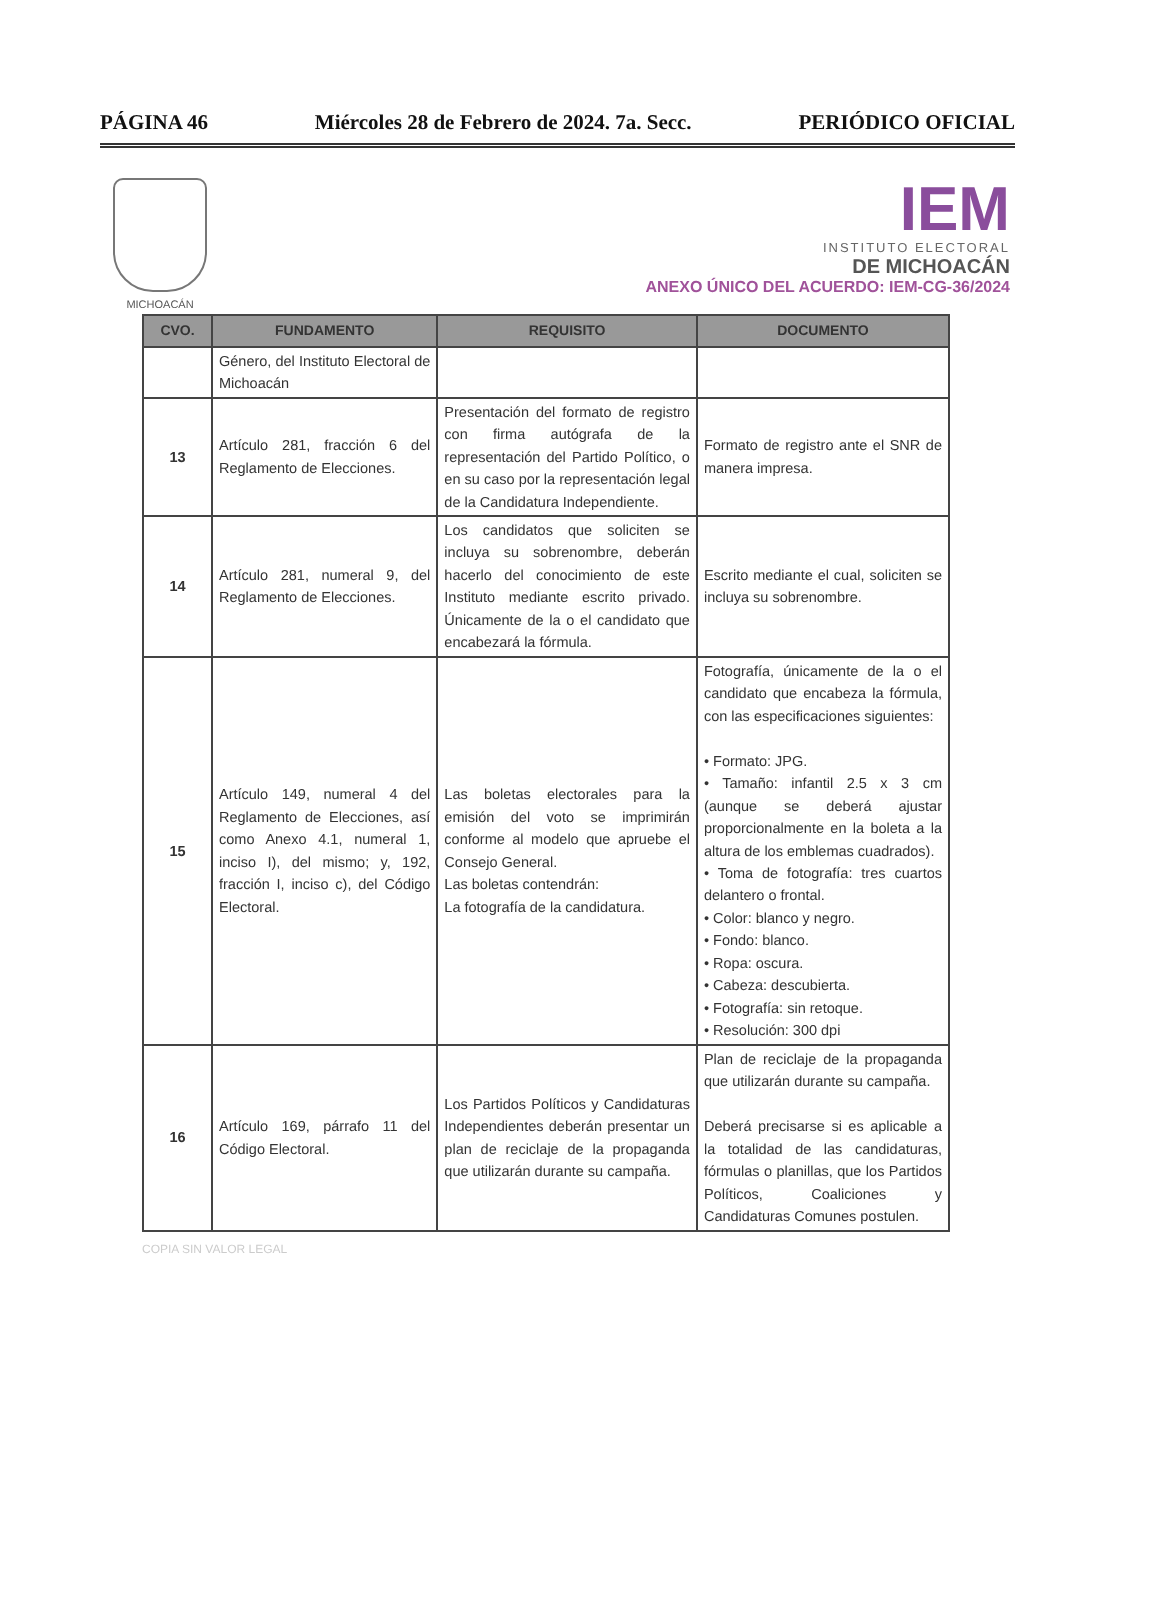PÁGINA 46 Miércoles 28 de Febrero de 2024. 7a. Secc. PERIÓDICO OFICIAL
MICHOACÁN
IEM
INSTITUTO ELECTORAL
DE MICHOACÁN
ANEXO ÚNICO DEL ACUERDO: IEM-CG-36/2024
| CVO. | FUNDAMENTO | REQUISITO | DOCUMENTO |
| --- | --- | --- | --- |
| | Género, del Instituto Electoral de Michoacán | | |
| 13 | Artículo 281, fracción 6 del Reglamento de Elecciones. | Presentación del formato de registro con firma autógrafa de la representación del Partido Político, o en su caso por la representación legal de la Candidatura Independiente. | Formato de registro ante el SNR de manera impresa. |
| 14 | Artículo 281, numeral 9, del Reglamento de Elecciones. | Los candidatos que soliciten se incluya su sobrenombre, deberán hacerlo del conocimiento de este Instituto mediante escrito privado. Únicamente de la o el candidato que encabezará la fórmula. | Escrito mediante el cual, soliciten se incluya su sobrenombre. |
| 15 | Artículo 149, numeral 4 del Reglamento de Elecciones, así como Anexo 4.1, numeral 1, inciso I), del mismo; y, 192, fracción I, inciso c), del Código Electoral. | Las boletas electorales para la emisión del voto se imprimirán conforme al modelo que apruebe el Consejo General. Las boletas contendrán: La fotografía de la candidatura. | Fotografía, únicamente de la o el candidato que encabeza la fórmula, con las especificaciones siguientes: • Formato: JPG. • Tamaño: infantil 2.5 x 3 cm (aunque se deberá ajustar proporcionalmente en la boleta a la altura de los emblemas cuadrados). • Toma de fotografía: tres cuartos delantero o frontal. • Color: blanco y negro. • Fondo: blanco. • Ropa: oscura. • Cabeza: descubierta. • Fotografía: sin retoque. • Resolución: 300 dpi |
| 16 | Artículo 169, párrafo 11 del Código Electoral. | Los Partidos Políticos y Candidaturas Independientes deberán presentar un plan de reciclaje de la propaganda que utilizarán durante su campaña. | Plan de reciclaje de la propaganda que utilizarán durante su campaña. Deberá precisarse si es aplicable a la totalidad de las candidaturas, fórmulas o planillas, que los Partidos Políticos, Coaliciones y Candidaturas Comunes postulen. |
COPIA SIN VALOR LEGAL